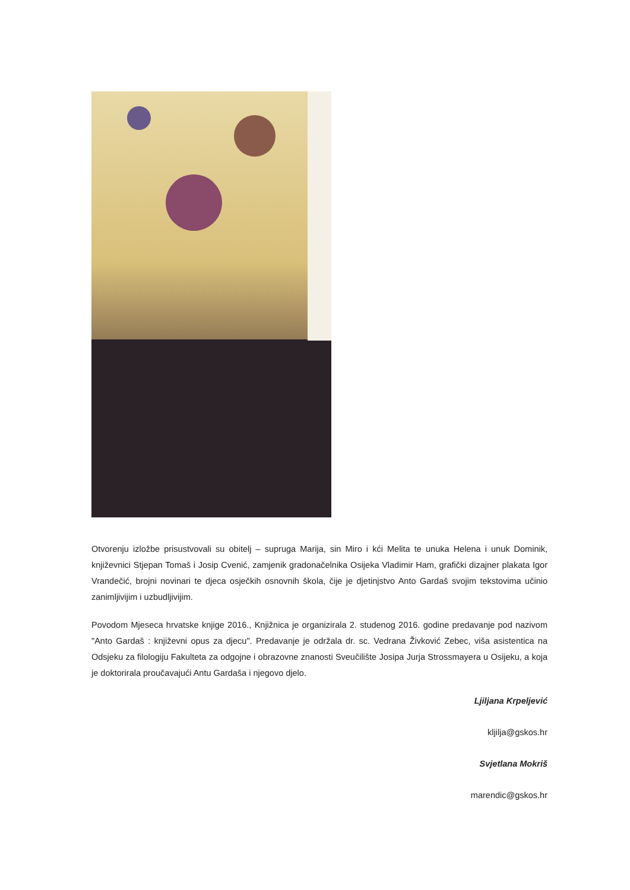Otvorenju izložbe prisustvovali su obitelj – supruga Marija, sin Miro i kći Melita te unuka Helena i unuk Dominik, književnici Stjepan Tomaš i Josip Cvenić, zamjenik gradonačelnika Osijeka Vladimir Ham, grafički dizajner plakata Igor Vrandečić, brojni novinari te djeca osječkih osnovnih škola, čije je djetinjstvo Anto Gardaš svojim tekstovima učinio zanimljivijim i uzbudljivijim.
Povodom Mjeseca hrvatske knjige 2016., Knjižnica je organizirala 2. studenog 2016. godine predavanje pod nazivom "Anto Gardaš : književni opus za djecu". Predavanje je održala dr. sc. Vedrana Živković Zebec, viša asistentica na Odsjeku za filologiju Fakulteta za odgojne i obrazovne znanosti Sveučilište Josipa Jurja Strossmayera u Osijeku, a koja je doktorirala proučavajući Antu Gardaša i njegovo djelo.
Ljiljana Krpeljević
kljilja@gskos.hr
Svjetlana Mokriš
marendic@gskos.hr